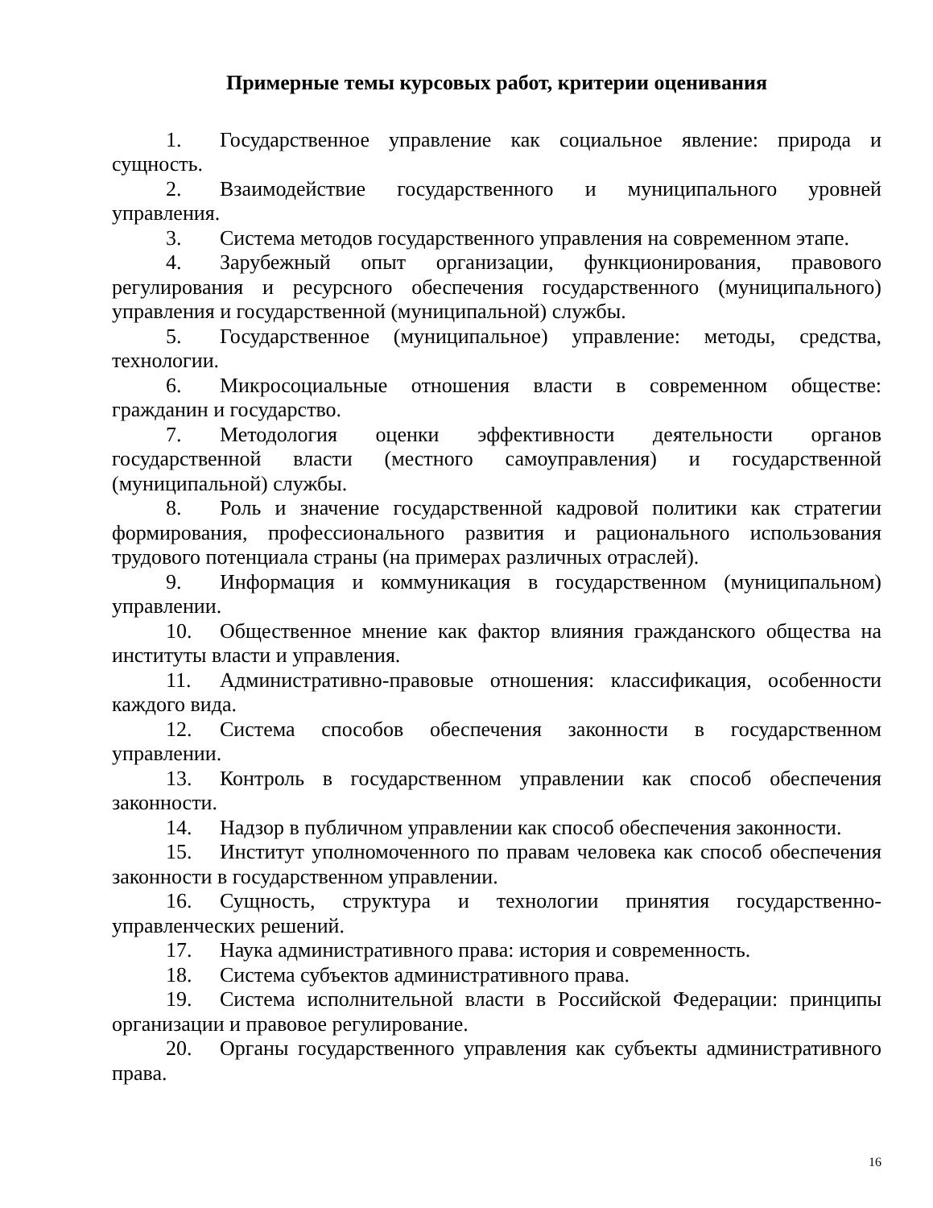Примерные темы курсовых работ, критерии оценивания
1. Государственное управление как социальное явление: природа и сущность.
2. Взаимодействие государственного и муниципального уровней управления.
3. Система методов государственного управления на современном этапе.
4. Зарубежный опыт организации, функционирования, правового регулирования и ресурсного обеспечения государственного (муниципального) управления и государственной (муниципальной) службы.
5. Государственное (муниципальное) управление: методы, средства, технологии.
6. Микросоциальные отношения власти в современном обществе: гражданин и государство.
7. Методология оценки эффективности деятельности органов государственной власти (местного самоуправления) и государственной (муниципальной) службы.
8. Роль и значение государственной кадровой политики как стратегии формирования, профессионального развития и рационального использования трудового потенциала страны (на примерах различных отраслей).
9. Информация и коммуникация в государственном (муниципальном) управлении.
10. Общественное мнение как фактор влияния гражданского общества на институты власти и управления.
11. Административно-правовые отношения: классификация, особенности каждого вида.
12. Система способов обеспечения законности в государственном управлении.
13. Контроль в государственном управлении как способ обеспечения законности.
14. Надзор в публичном управлении как способ обеспечения законности.
15. Институт уполномоченного по правам человека как способ обеспечения законности в государственном управлении.
16. Сущность, структура и технологии принятия государственно-управленческих решений.
17. Наука административного права: история и современность.
18. Система субъектов административного права.
19. Система исполнительной власти в Российской Федерации: принципы организации и правовое регулирование.
20. Органы государственного управления как субъекты административного права.
16